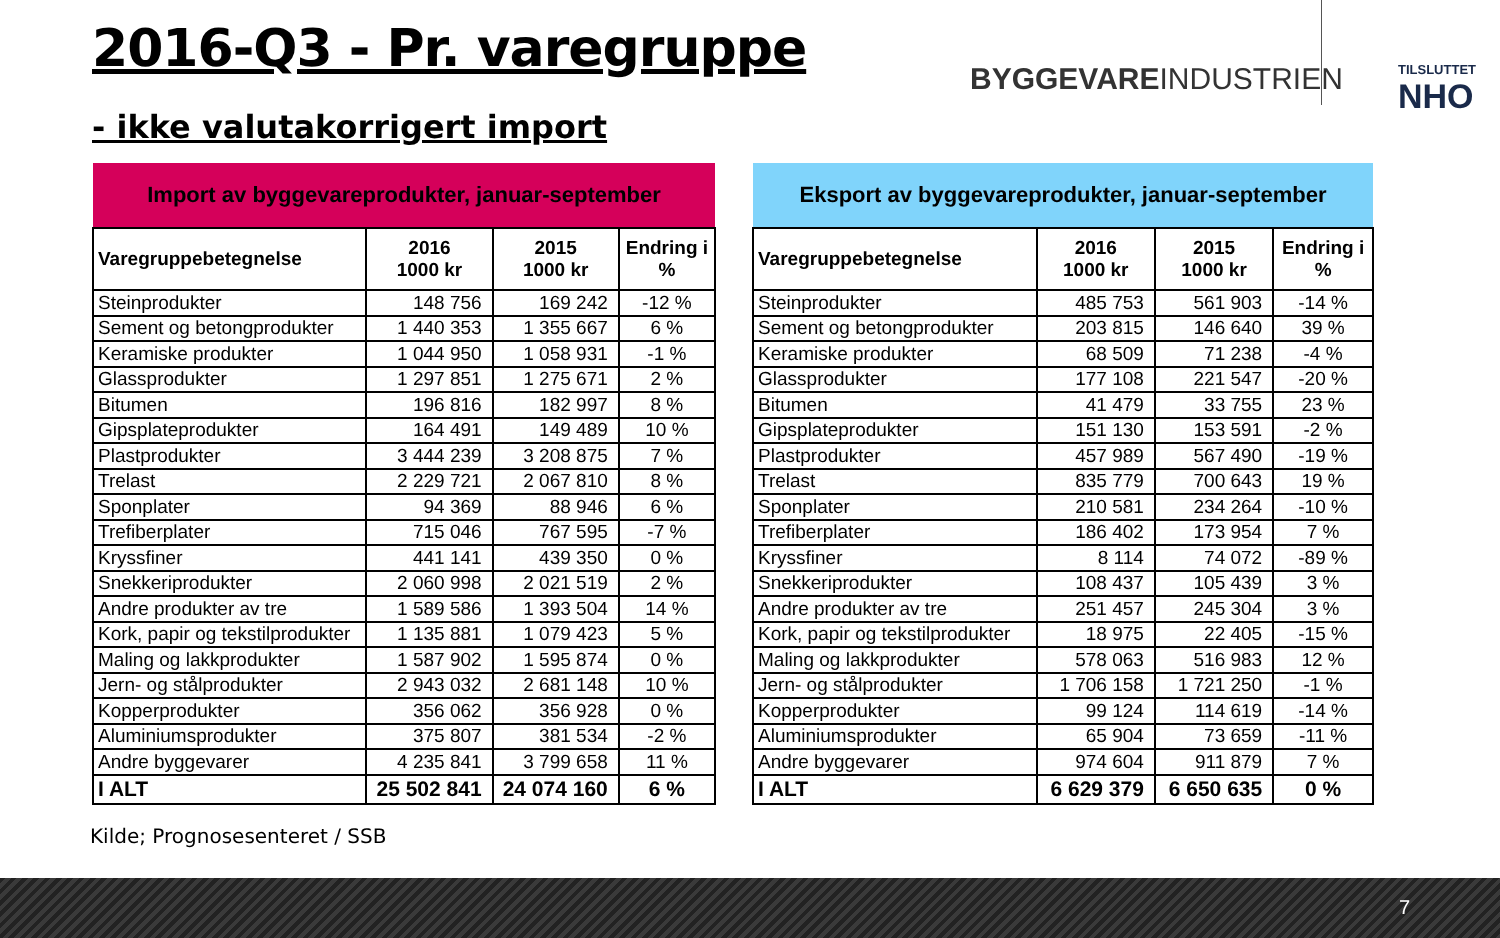2016-Q3 - Pr. varegruppe
- ikke valutakorrigert import
BYGGEVAREINDUSTRIEN TILSLUTTET
NHO
| Import av byggevareprodukter, januar-september | | | |
| --- | --- | --- | --- |
| Varegruppebetegnelse | 2016 1000 kr | 2015 1000 kr | Endring i % |
| Steinprodukter | 148 756 | 169 242 | -12 % |
| Sement og betongprodukter | 1 440 353 | 1 355 667 | 6 % |
| Keramiske produkter | 1 044 950 | 1 058 931 | -1 % |
| Glassprodukter | 1 297 851 | 1 275 671 | 2 % |
| Bitumen | 196 816 | 182 997 | 8 % |
| Gipsplateprodukter | 164 491 | 149 489 | 10 % |
| Plastprodukter | 3 444 239 | 3 208 875 | 7 % |
| Trelast | 2 229 721 | 2 067 810 | 8 % |
| Sponplater | 94 369 | 88 946 | 6 % |
| Trefiberplater | 715 046 | 767 595 | -7 % |
| Kryssfiner | 441 141 | 439 350 | 0 % |
| Snekkeriprodukter | 2 060 998 | 2 021 519 | 2 % |
| Andre produkter av tre | 1 589 586 | 1 393 504 | 14 % |
| Kork, papir og tekstilprodukter | 1 135 881 | 1 079 423 | 5 % |
| Maling og lakkprodukter | 1 587 902 | 1 595 874 | 0 % |
| Jern- og stålprodukter | 2 943 032 | 2 681 148 | 10 % |
| Kopperprodukter | 356 062 | 356 928 | 0 % |
| Aluminiumsprodukter | 375 807 | 381 534 | -2 % |
| Andre byggevarer | 4 235 841 | 3 799 658 | 11 % |
| I ALT | 25 502 841 | 24 074 160 | 6 % |
| Eksport av byggevareprodukter, januar-september | | | |
| --- | --- | --- | --- |
| Varegruppebetegnelse | 2016 1000 kr | 2015 1000 kr | Endring i % |
| Steinprodukter | 485 753 | 561 903 | -14 % |
| Sement og betongprodukter | 203 815 | 146 640 | 39 % |
| Keramiske produkter | 68 509 | 71 238 | -4 % |
| Glassprodukter | 177 108 | 221 547 | -20 % |
| Bitumen | 41 479 | 33 755 | 23 % |
| Gipsplateprodukter | 151 130 | 153 591 | -2 % |
| Plastprodukter | 457 989 | 567 490 | -19 % |
| Trelast | 835 779 | 700 643 | 19 % |
| Sponplater | 210 581 | 234 264 | -10 % |
| Trefiberplater | 186 402 | 173 954 | 7 % |
| Kryssfiner | 8 114 | 74 072 | -89 % |
| Snekkeriprodukter | 108 437 | 105 439 | 3 % |
| Andre produkter av tre | 251 457 | 245 304 | 3 % |
| Kork, papir og tekstilprodukter | 18 975 | 22 405 | -15 % |
| Maling og lakkprodukter | 578 063 | 516 983 | 12 % |
| Jern- og stålprodukter | 1 706 158 | 1 721 250 | -1 % |
| Kopperprodukter | 99 124 | 114 619 | -14 % |
| Aluminiumsprodukter | 65 904 | 73 659 | -11 % |
| Andre byggevarer | 974 604 | 911 879 | 7 % |
| I ALT | 6 629 379 | 6 650 635 | 0 % |
Kilde; Prognosesenteret / SSB
7